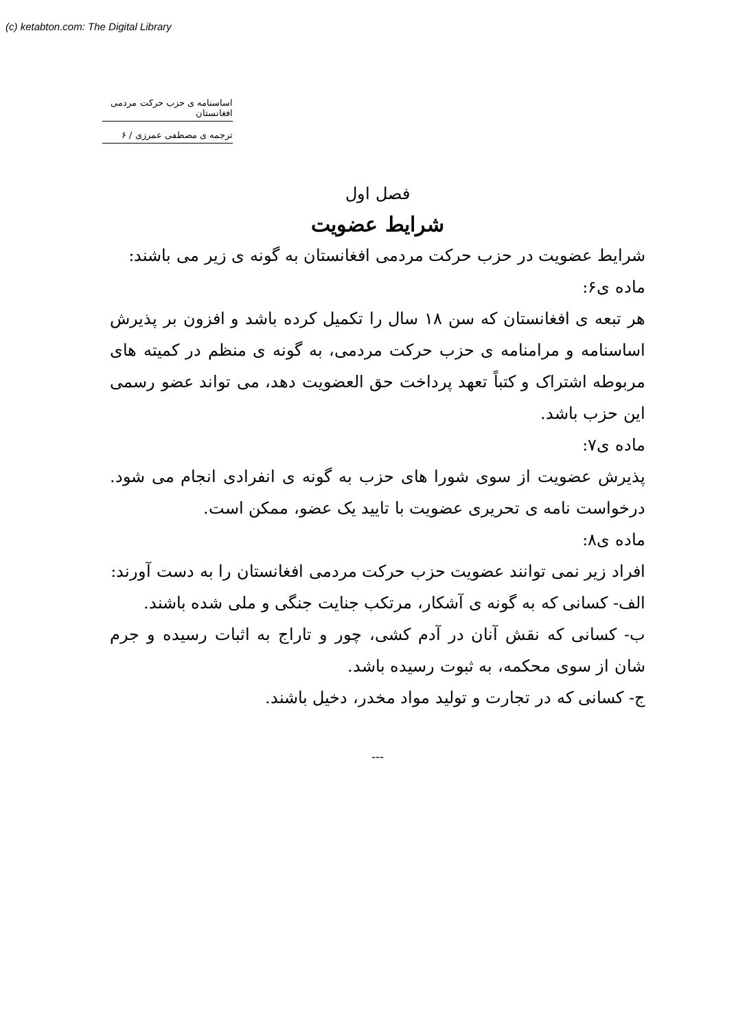(c) ketabton.com: The Digital Library
اساسنامه ی حزب حرکت مردمی افغانستان
ترجمه ی مصطفی عمرزی / ۶
فصل اول
شرایط عضویت
شرایط عضویت در حزب حرکت مردمی افغانستان به گونه ی زیر می باشند:
ماده ی۶:
هر تبعه ی افغانستان که سن ۱۸ سال را تکمیل کرده باشد و افزون بر پذیرش اساسنامه و مرامنامه ی حزب حرکت مردمی، به گونه ی منظم در کمیته های مربوطه اشتراک و کتباً تعهد پرداخت حق العضویت دهد، می تواند عضو رسمی این حزب باشد.
ماده ی۷:
پذیرش عضویت از سوی شورا های حزب به گونه ی انفرادی انجام می شود. درخواست نامه ی تحریری عضویت با تایید یک عضو، ممکن است.
ماده ی۸:
افراد زیر نمی توانند عضویت حزب حرکت مردمی افغانستان را به دست آورند:
الف- کسانی که به گونه ی آشکار، مرتکب جنایت جنگی و ملی شده باشند.
ب- کسانی که نقش آنان در آدم کشی، چور و تاراج به اثبات رسیده و جرم شان از سوی محکمه، به ثبوت رسیده باشد.
ج- کسانی که در تجارت و تولید مواد مخدر، دخیل باشند.
---